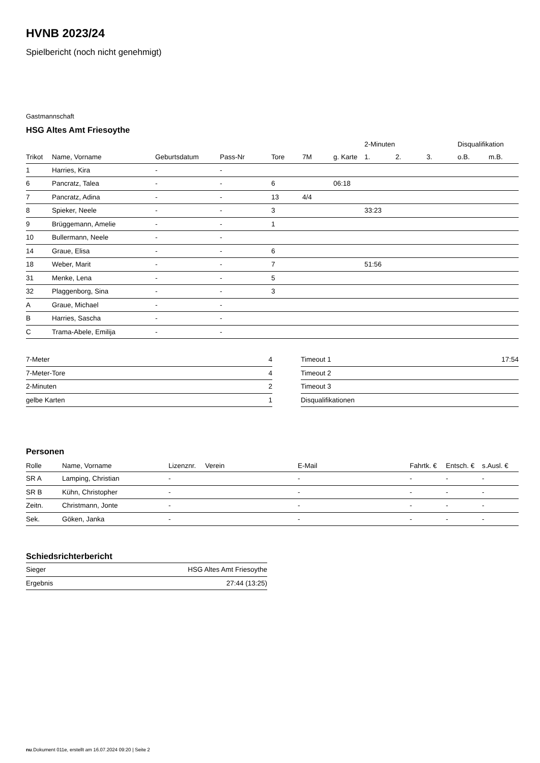HVNB 2023/24
Spielbericht (noch nicht genehmigt)
Gastmannschaft
HSG Altes Amt Friesoythe
| | | | | | | | 2-Minuten | | | Disqualifikation | |
| Trikot | Name, Vorname | Geburtsdatum | Pass-Nr | Tore | 7M | g. Karte | 1. | 2. | 3. | o.B. | m.B. |
| 1 | Harries, Kira | - | - | | | | | | | | |
| 6 | Pancratz, Talea | - | - | 6 | | 06:18 | | | | | |
| 7 | Pancratz, Adina | - | - | 13 | 4/4 | | | | | | |
| 8 | Spieker, Neele | - | - | 3 | | | 33:23 | | | | |
| 9 | Brüggemann, Amelie | - | - | 1 | | | | | | | |
| 10 | Bullermann, Neele | - | - | | | | | | | | |
| 14 | Graue, Elisa | - | - | 6 | | | | | | | |
| 18 | Weber, Marit | - | - | 7 | | | 51:56 | | | | |
| 31 | Menke, Lena | - | - | 5 | | | | | | | |
| 32 | Plaggenborg, Sina | - | - | 3 | | | | | | | |
| A | Graue, Michael | - | - | | | | | | | | |
| B | Harries, Sascha | - | - | | | | | | | | |
| C | Trama-Abele, Emilija | - | - | | | | | | | | |
| 7-Meter | 4 |
| 7-Meter-Tore | 4 |
| 2-Minuten | 2 |
| gelbe Karten | 1 |
| Timeout 1 | 17:54 |
| Timeout 2 | |
| Timeout 3 | |
| Disqualifikationen | |
Personen
| Rolle | Name, Vorname | Lizenznr. | Verein | E-Mail | Fahrtk. € | Entsch. € | s.Ausl. € |
| --- | --- | --- | --- | --- | --- | --- | --- |
| SR A | Lamping, Christian | - | | - | - | - | - |
| SR B | Kühn, Christopher | - | | - | - | - | - |
| Zeitn. | Christmann, Jonte | - | | - | - | - | - |
| Sek. | Göken, Janka | - | | - | - | - | - |
Schiedsrichterbericht
| Sieger | HSG Altes Amt Friesoythe |
| Ergebnis | 27:44 (13:25) |
nu.Dokument 011e, erstellt am 16.07.2024 09:20 | Seite 2